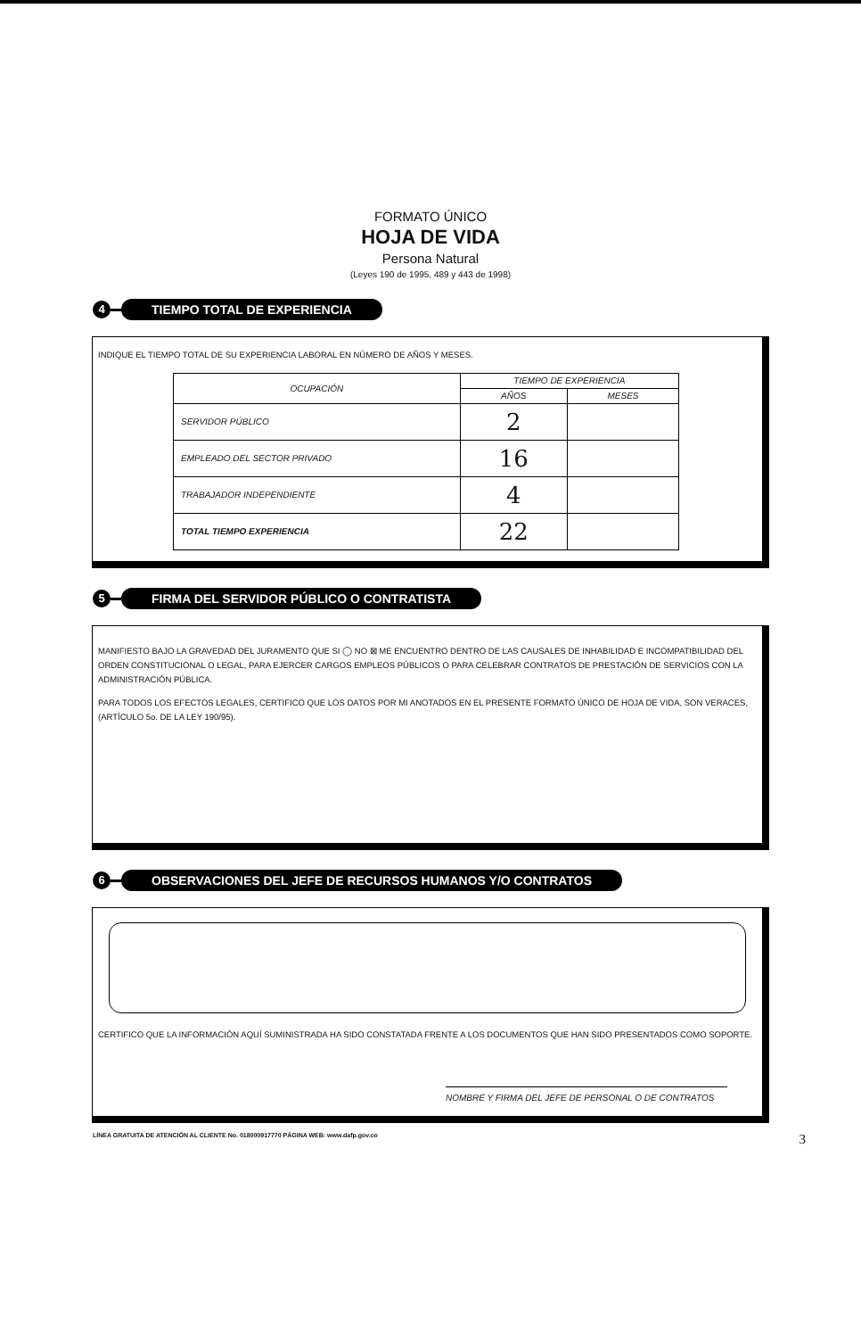FORMATO ÚNICO
HOJA DE VIDA
Persona Natural
(Leyes 190 de 1995, 489 y 443 de 1998)
4 TIEMPO TOTAL DE EXPERIENCIA
INDIQUE EL TIEMPO TOTAL DE SU EXPERIENCIA LABORAL EN NÚMERO DE AÑOS Y MESES.
| OCUPACIÓN | TIEMPO DE EXPERIENCIA | |
| --- | --- | --- |
| | AÑOS | MESES |
| SERVIDOR PÚBLICO | 2 | |
| EMPLEADO DEL SECTOR PRIVADO | 16 | |
| TRABAJADOR INDEPENDIENTE | 4 | |
| TOTAL TIEMPO EXPERIENCIA | 22 | |
5 FIRMA DEL SERVIDOR PÚBLICO O CONTRATISTA
MANIFIESTO BAJO LA GRAVEDAD DEL JURAMENTO QUE SI ◯ NO ⊠ ME ENCUENTRO DENTRO DE LAS CAUSALES DE INHABILIDAD E INCOMPATIBILIDAD DEL ORDEN CONSTITUCIONAL O LEGAL, PARA EJERCER CARGOS EMPLEOS PÚBLICOS O PARA CELEBRAR CONTRATOS DE PRESTACIÓN DE SERVICIOS CON LA ADMINISTRACIÓN PÚBLICA.
PARA TODOS LOS EFECTOS LEGALES, CERTIFICO QUE LOS DATOS POR MI ANOTADOS EN EL PRESENTE FORMATO ÚNICO DE HOJA DE VIDA, SON VERACES, (ARTÍCULO 5o. DE LA LEY 190/95).
6 OBSERVACIONES DEL JEFE DE RECURSOS HUMANOS Y/O CONTRATOS
CERTIFICO QUE LA INFORMACIÓN AQUÍ SUMINISTRADA HA SIDO CONSTATADA FRENTE A LOS DOCUMENTOS QUE HAN SIDO PRESENTADOS COMO SOPORTE.
NOMBRE Y FIRMA DEL JEFE DE PERSONAL O DE CONTRATOS
LÍNEA GRATUITA DE ATENCIÓN AL CLIENTE No. 018000917770 PÁGINA WEB: www.dafp.gov.co 3